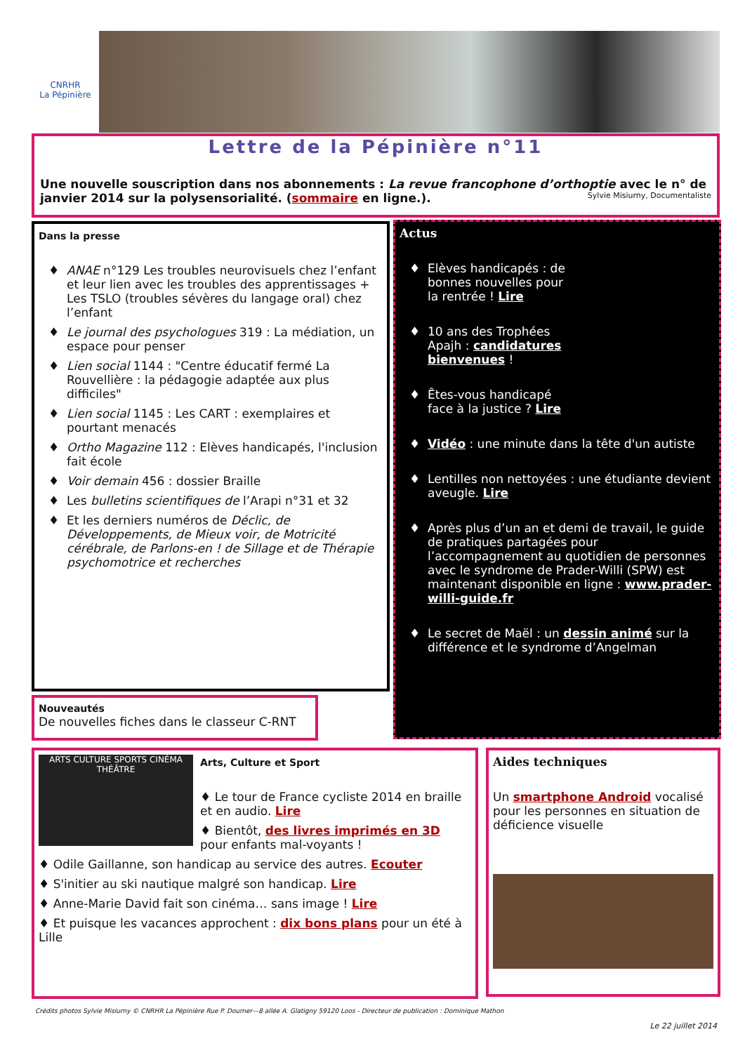CNRHR
La Pépinière
Lettre de la Pépinière n°11
Une nouvelle souscription dans nos abonnements : La revue francophone d’orthoptie avec le n° de janvier 2014 sur la polysensorialité. (sommaire en ligne.). Sylvie Misiurny, Documentaliste
Dans la presse
ANAE n°129 Les troubles neurovisuels chez l’enfant et leur lien avec les troubles des apprentissages + Les TSLO (troubles sévères du langage oral) chez l’enfant
Le journal des psychologues 319 : La médiation, un espace pour penser
Lien social 1144 : "Centre éducatif fermé La Rouvellière : la pédagogie adaptée aux plus difficiles"
Lien social 1145 : Les CART : exemplaires et pourtant menacés
Ortho Magazine 112 : Elèves handicapés, l'inclusion fait école
Voir demain 456 : dossier Braille
Les bulletins scientifiques de l’Arapi n°31 et 32
Et les derniers numéros de Déclic, de Développements, de Mieux voir, de Motricité cérébrale, de Parlons-en ! de Sillage et de Thérapie psychomotrice et recherches
Actus
Elèves handicapés : de bonnes nouvelles pour la rentrée ! Lire
10 ans des Trophées Apajh : candidatures bienvenues !
Êtes-vous handicapé face à la justice ? Lire
Vidéo : une minute dans la tête d'un autiste
Lentilles non nettoyées : une étudiante devient aveugle. Lire
Après plus d’un an et demi de travail, le guide de pratiques partagées pour l’accompagnement au quotidien de personnes avec le syndrome de Prader-Willi (SPW) est maintenant disponible en ligne : www.prader-willi-guide.fr
Le secret de Maël : un dessin animé sur la différence et le syndrome d’Angelman
Nouveautés
De nouvelles fiches dans le classeur C-RNT
ARTS CULTURE SPORTS CINÉMA THÉÂTRE
Arts, Culture et Sport
Le tour de France cycliste 2014 en braille et en audio. Lire
Bientôt, des livres imprimés en 3D pour enfants mal-voyants !
Odile Gaillanne, son handicap au service des autres. Ecouter
S'initier au ski nautique malgré son handicap. Lire
Anne-Marie David fait son cinéma… sans image ! Lire
Et puisque les vacances approchent : dix bons plans pour un été à Lille
Aides techniques
Un smartphone Android vocalisé pour les personnes en situation de déficience visuelle
Crédits photos Sylvie Misiurny © CNRHR La Pépinière Rue P. Doumer—8 allée A. Glatigny 59120 Loos - Directeur de publication : Dominique Mathon
Le 22 juillet 2014